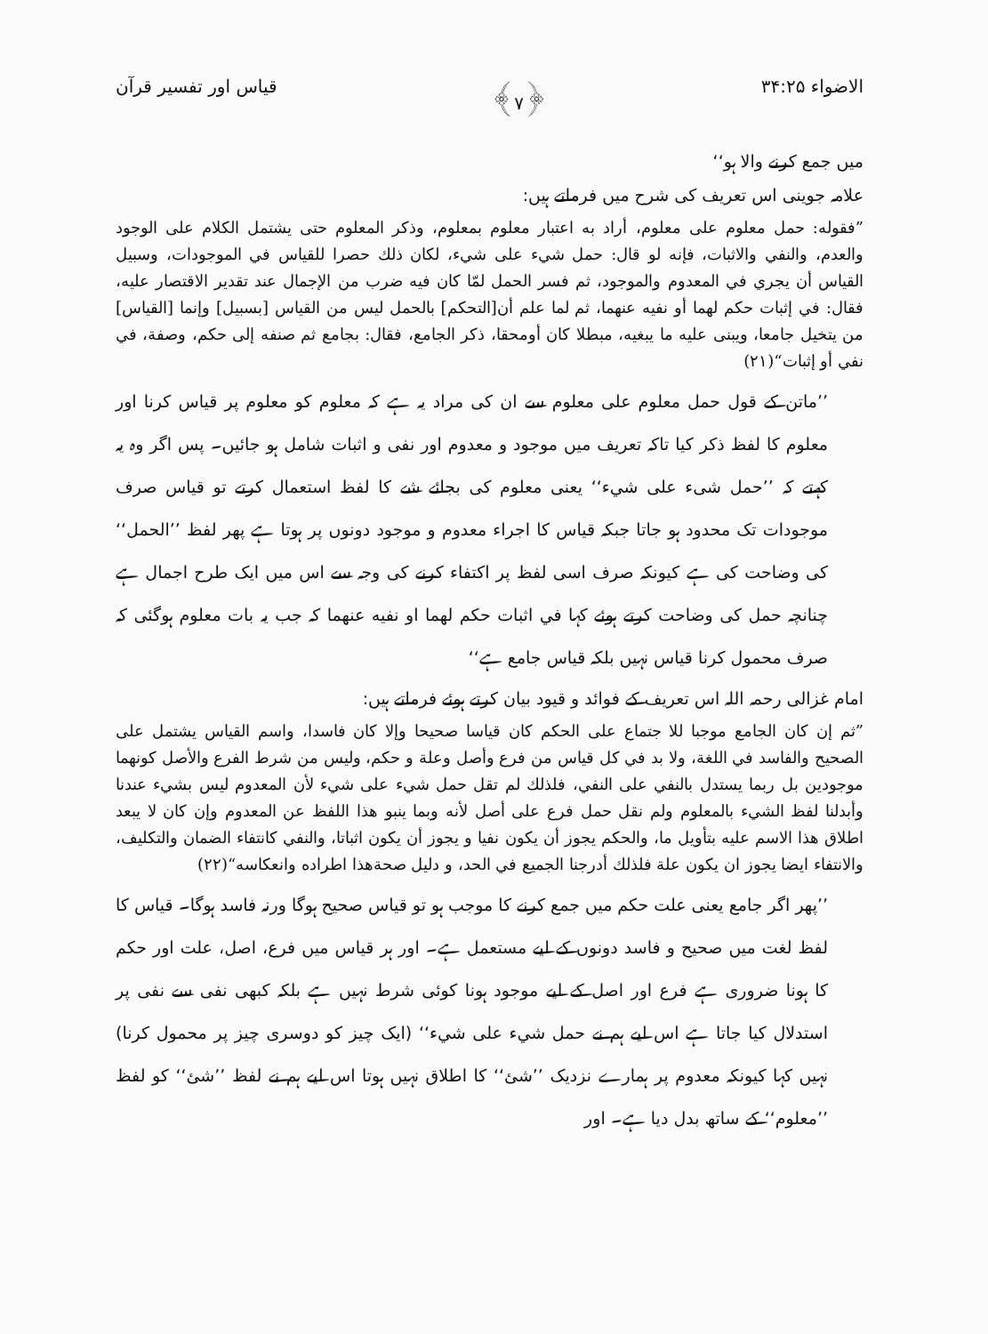الاضواء ۳۴:۲۵ ﴿۷﴾ قیاس اور تفسیر قرآن
میں جمع کرنے والا ہو‘‘
علامہ جوینی اس تعریف کی شرح میں فرماتے ہیں:
”فقوله: حمل معلوم على معلوم، أراد به اعتبار معلوم بمعلوم، وذكر المعلوم حتى يشتمل الكلام على الوجود والعدم، والنفي والاثبات، فإنه لو قال: حمل شيء على شيء، لكان ذلك حصرا للقياس في الموجودات، وسبيل القياس أن يجري في المعدوم والموجود، ثم فسر الحمل لمّا كان فيه ضرب من الإجمال عند تقدير الاقتصار عليه، فقال: في إثبات حكم لهما أو نفيه عنهما، ثم لما علم أن[التحكم] بالحمل ليس من القياس [بسبيل] وإنما [القياس] من يتخيل جامعا، ويبنى عليه ما يبغيه، مبطلا كان أومحقا، ذكر الجامع، فقال: بجامع ثم صنفه إلى حكم، وصفة، في نفي أو إثبات“(۲۱)
’’ماتن کے قول حمل معلوم على معلوم سے ان کی مراد یہ ہے کہ معلوم کو معلوم پر قیاس کرنا اور معلوم کا لفظ ذکر کیا تاکہ تعریف میں موجود و معدوم اور نفی و اثبات شامل ہو جائیں۔ پس اگر وہ یہ کہتے کہ ’’حمل شیء على شيء‘‘ یعنی معلوم کی بجائے شے کا لفظ استعمال کرتے تو قیاس صرف موجودات تک محدود ہو جاتا جبکہ قیاس کا اجراء معدوم و موجود دونوں پر ہوتا ہے پھر لفظ ’’الحمل‘‘ کی وضاحت کی ہے کیونکہ صرف اسی لفظ پر اکتفاء کرنے کی وجہ سے اس میں ایک طرح اجمال ہے چنانچہ حمل کی وضاحت کرتے ہوئے کہا في اثبات حكم لهما او نفيه عنهما کہ جب یہ بات معلوم ہوگئی کہ صرف محمول کرنا قیاس نہیں بلکہ قیاس جامع ہے‘‘
امام غزالی رحمہ اللہ اس تعریف کے فوائد و قیود بیان کرتے ہوئے فرماتے ہیں:
”ثم إن كان الجامع موجبا للا جتماع على الحكم كان قياسا صحيحا وإلا كان فاسدا، واسم القياس يشتمل على الصحيح والفاسد في اللغة، ولا بد في كل قياس من فرع وأصل وعلة و حكم، وليس من شرط الفرع والأصل كونهما موجودين بل ربما يستدل بالنفي على النفي، فلذلك لم تقل حمل شيء على شيء لأن المعدوم ليس بشيء عندنا وأبدلنا لفظ الشيء بالمعلوم ولم نقل حمل فرع على أصل لأنه وبما ينبو هذا اللفظ عن المعدوم وإن كان لا يبعد اطلاق هذا الاسم عليه بتأويل ما، والحكم يجوز أن يكون نفيا و يجوز أن يكون اثباتا، والنفي كانتفاء الضمان والتكليف، والانتفاء ايضا يجوز ان يكون علة فلذلك أدرجنا الجميع في الحد، و دليل صحةهذا اطراده وانعكاسه“(۲۲)
’’پھر اگر جامع یعنی علت حکم میں جمع کرنے کا موجب ہو تو قیاس صحیح ہوگا ورنہ فاسد ہوگا۔ قیاس کا لفظ لغت میں صحیح و فاسد دونوں کے لیے مستعمل ہے۔ اور ہر قیاس میں فرع، اصل، علت اور حکم کا ہونا ضروری ہے فرع اور اصل کے لیے موجود ہونا کوئی شرط نہیں ہے بلکہ کبھی نفی سے نفی پر استدلال کیا جاتا ہے اس لیے ہم نے حمل شيء على شيء‘‘ (ایک چیز کو دوسری چیز پر محمول کرنا) نہیں کہا کیونکہ معدوم پر ہمارے نزدیک ’’شئ‘‘ کا اطلاق نہیں ہوتا اس لیے ہم نے لفظ ’’شئ‘‘ کو لفظ ’’معلوم‘‘ کے ساتھ بدل دیا ہے۔ اور